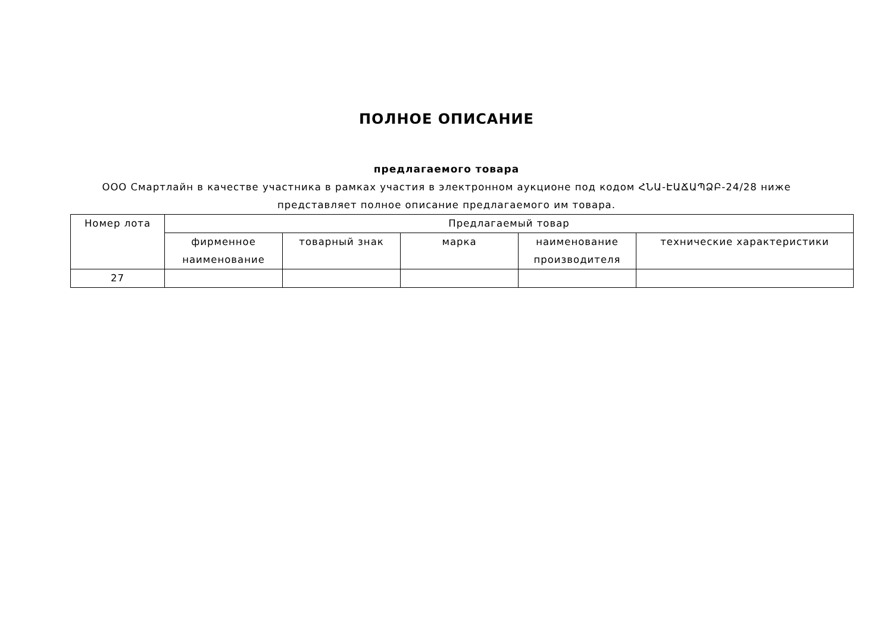ПОЛНОЕ ОПИСАНИЕ
предлагаемого товара
ООО Смартлайн в качестве участника в рамках участия в электронном аукционе под кодом ՀՆԱ-ԷԱՃԱՊՁԲ-24/28 ниже представляет полное описание предлагаемого им товара.
| Номер лота | Предлагаемый товар | | | | |
| --- | --- | --- | --- | --- | --- |
| | фирменное наименование | товарный знак | марка | наименование производителя | технические характеристики |
| 27 | | | | | |